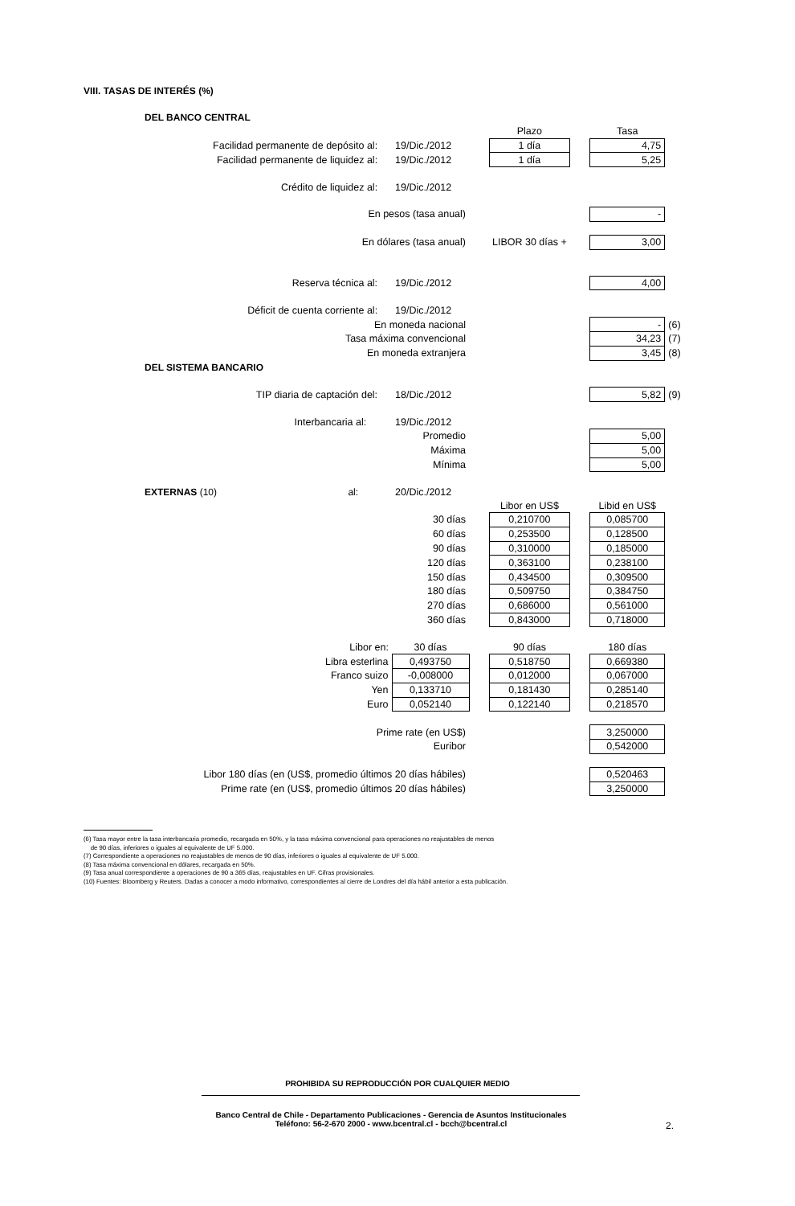VIII. TASAS DE INTERÉS (%)
| DEL BANCO CENTRAL | | | | | | |
| | | | Plazo | | Tasa | |
| Facilidad permanente de depósito al: | 19/Dic./2012 | | 1 día | | 4,75 | |
| Facilidad permanente de liquidez al: | 19/Dic./2012 | | 1 día | | 5,25 | |
| Crédito de liquidez al: | 19/Dic./2012 | | | | | |
| En pesos (tasa anual) | | | | | - | |
| En dólares (tasa anual) | | | LIBOR 30 días + | | 3,00 | |
| Reserva técnica al: | 19/Dic./2012 | | | | 4,00 | |
| Déficit de cuenta corriente al: | 19/Dic./2012 | | | | | |
| En moneda nacional | | | | | - | (6) |
| Tasa máxima convencional | | | | | 34,23 | (7) |
| En moneda extranjera | | | | | 3,45 | (8) |
| DEL SISTEMA BANCARIO | | | | | | |
| TIP diaria de captación del: | 18/Dic./2012 | | | | 5,82 | (9) |
| Interbancaria al: | 19/Dic./2012 | | | | | |
| Promedio | | | | | 5,00 | |
| Máxima | | | | | 5,00 | |
| Mínima | | | | | 5,00 | |
| EXTERNAS (10) al: | 20/Dic./2012 | | | | | |
| | | | Libor en US$ | | Libid en US$ | |
| 30 días | | | 0,210700 | | 0,085700 | |
| 60 días | | | 0,253500 | | 0,128500 | |
| 90 días | | | 0,310000 | | 0,185000 | |
| 120 días | | | 0,363100 | | 0,238100 | |
| 150 días | | | 0,434500 | | 0,309500 | |
| 180 días | | | 0,509750 | | 0,384750 | |
| 270 días | | | 0,686000 | | 0,561000 | |
| 360 días | | | 0,843000 | | 0,718000 | |
| Libor en: | 30 días | | 90 días | | 180 días | |
| Libra esterlina | 0,493750 | | 0,518750 | | 0,669380 | |
| Franco suizo | -0,008000 | | 0,012000 | | 0,067000 | |
| Yen | 0,133710 | | 0,181430 | | 0,285140 | |
| Euro | 0,052140 | | 0,122140 | | 0,218570 | |
| Prime rate (en US$) | | | | | 3,250000 | |
| Euribor | | | | | 0,542000 | |
| Libor 180 días (en (US$, promedio últimos 20 días hábiles) | | | | | 0,520463 | |
| Prime rate (en (US$, promedio últimos 20 días hábiles) | | | | | 3,250000 | |
(6) Tasa mayor entre la tasa interbancaria promedio, recargada en 50%, y la tasa máxima convencional para operaciones no reajustables de menos
de 90 días, inferiores o iguales al equivalente de UF 5.000.
(7) Correspondiente a operaciones no reajustables de menos de 90 días, inferiores o iguales al equivalente de UF 5.000.
(8) Tasa máxima convencional en dólares, recargada en 50%.
(9) Tasa anual correspondiente a operaciones de 90 a 365 días, reajustables en UF. Cifras provisionales.
(10) Fuentes: Bloomberg y Reuters. Dadas a conocer a modo informativo, correspondientes al cierre de Londres del día hábil anterior a esta publicación.
PROHIBIDA SU REPRODUCCIÓN POR CUALQUIER MEDIO
Banco Central de Chile - Departamento Publicaciones - Gerencia de Asuntos Institucionales
Teléfono: 56-2-670 2000 - www.bcentral.cl - bcch@bcentral.cl
2.